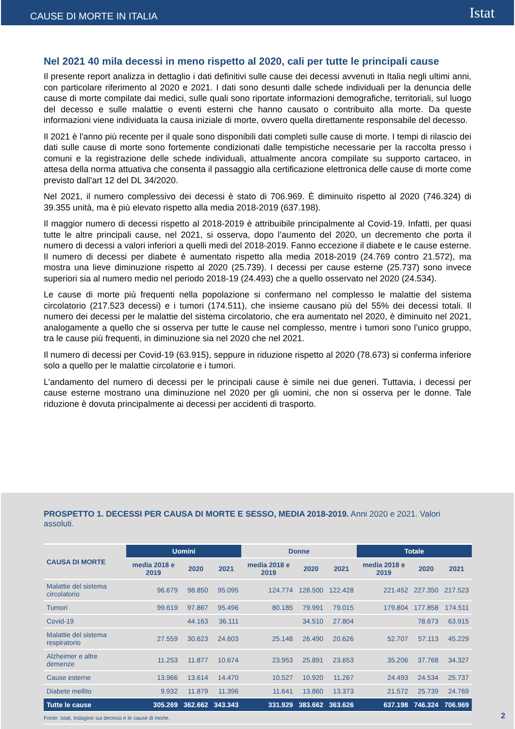CAUSE DI MORTE IN ITALIA Istat
Nel 2021 40 mila decessi in meno rispetto al 2020, cali per tutte le principali cause
Il presente report analizza in dettaglio i dati definitivi sulle cause dei decessi avvenuti in Italia negli ultimi anni, con particolare riferimento al 2020 e 2021. I dati sono desunti dalle schede individuali per la denuncia delle cause di morte compilate dai medici, sulle quali sono riportate informazioni demografiche, territoriali, sul luogo del decesso e sulle malattie o eventi esterni che hanno causato o contribuito alla morte. Da queste informazioni viene individuata la causa iniziale di morte, ovvero quella direttamente responsabile del decesso.
Il 2021 è l'anno più recente per il quale sono disponibili dati completi sulle cause di morte. I tempi di rilascio dei dati sulle cause di morte sono fortemente condizionati dalle tempistiche necessarie per la raccolta presso i comuni e la registrazione delle schede individuali, attualmente ancora compilate su supporto cartaceo, in attesa della norma attuativa che consenta il passaggio alla certificazione elettronica delle cause di morte come previsto dall'art 12 del DL 34/2020.
Nel 2021, il numero complessivo dei decessi è stato di 706.969. È diminuito rispetto al 2020 (746.324) di 39.355 unità, ma è più elevato rispetto alla media 2018-2019 (637.198).
Il maggior numero di decessi rispetto al 2018-2019 è attribuibile principalmente al Covid-19. Infatti, per quasi tutte le altre principali cause, nel 2021, si osserva, dopo l’aumento del 2020, un decremento che porta il numero di decessi a valori inferiori a quelli medi del 2018-2019. Fanno eccezione il diabete e le cause esterne. Il numero di decessi per diabete è aumentato rispetto alla media 2018-2019 (24.769 contro 21.572), ma mostra una lieve diminuzione rispetto al 2020 (25.739). I decessi per cause esterne (25.737) sono invece superiori sia al numero medio nel periodo 2018-19 (24.493) che a quello osservato nel 2020 (24.534).
Le cause di morte più frequenti nella popolazione si confermano nel complesso le malattie del sistema circolatorio (217.523 decessi) e i tumori (174.511), che insieme causano più del 55% dei decessi totali. Il numero dei decessi per le malattie del sistema circolatorio, che era aumentato nel 2020, è diminuito nel 2021, analogamente a quello che si osserva per tutte le cause nel complesso, mentre i tumori sono l’unico gruppo, tra le cause più frequenti, in diminuzione sia nel 2020 che nel 2021.
Il numero di decessi per Covid-19 (63.915), seppure in riduzione rispetto al 2020 (78.673) si conferma inferiore solo a quello per le malattie circolatorie e i tumori.
L’andamento del numero di decessi per le principali cause è simile nei due generi. Tuttavia, i decessi per cause esterne mostrano una diminuzione nel 2020 per gli uomini, che non si osserva per le donne. Tale riduzione è dovuta principalmente ai decessi per accidenti di trasporto.
PROSPETTO 1. DECESSI PER CAUSA DI MORTE E SESSO, MEDIA 2018-2019. Anni 2020 e 2021. Valori assoluti.
| CAUSA DI MORTE | Uomini | | | Donne | | | Totale | | |
| --- | --- | --- | --- | --- | --- | --- | --- | --- | --- |
| | media 2018 e 2019 | 2020 | 2021 | media 2018 e 2019 | 2020 | 2021 | media 2018 e 2019 | 2020 | 2021 |
| Malattie del sistema circolatorio | 96.679 | 98.850 | 95.095 | 124.774 | 128.500 | 122.428 | 221.452 | 227.350 | 217.523 |
| Tumori | 99.619 | 97.867 | 95.496 | 80.185 | 79.991 | 79.015 | 179.804 | 177.858 | 174.511 |
| Covid-19 | | 44.163 | 36.111 | | 34.510 | 27.804 | | 78.673 | 63.915 |
| Malattie del sistema respiratorio | 27.559 | 30.623 | 24.603 | 25.148 | 26.490 | 20.626 | 52.707 | 57.113 | 45.229 |
| Alzheimer e altre demenze | 11.253 | 11.877 | 10.674 | 23.953 | 25.891 | 23.653 | 35.206 | 37.768 | 34.327 |
| Cause esterne | 13.966 | 13.614 | 14.470 | 10.527 | 10.920 | 11.267 | 24.493 | 24.534 | 25.737 |
| Diabete mellito | 9.932 | 11.879 | 11.396 | 11.641 | 13.860 | 13.373 | 21.572 | 25.739 | 24.769 |
| Tutte le cause | 305.269 | 362.662 | 343.343 | 331.929 | 383.662 | 363.626 | 637.198 | 746.324 | 706.969 |
Fonte: Istat, Indagine sui decessi e le cause di morte.
2